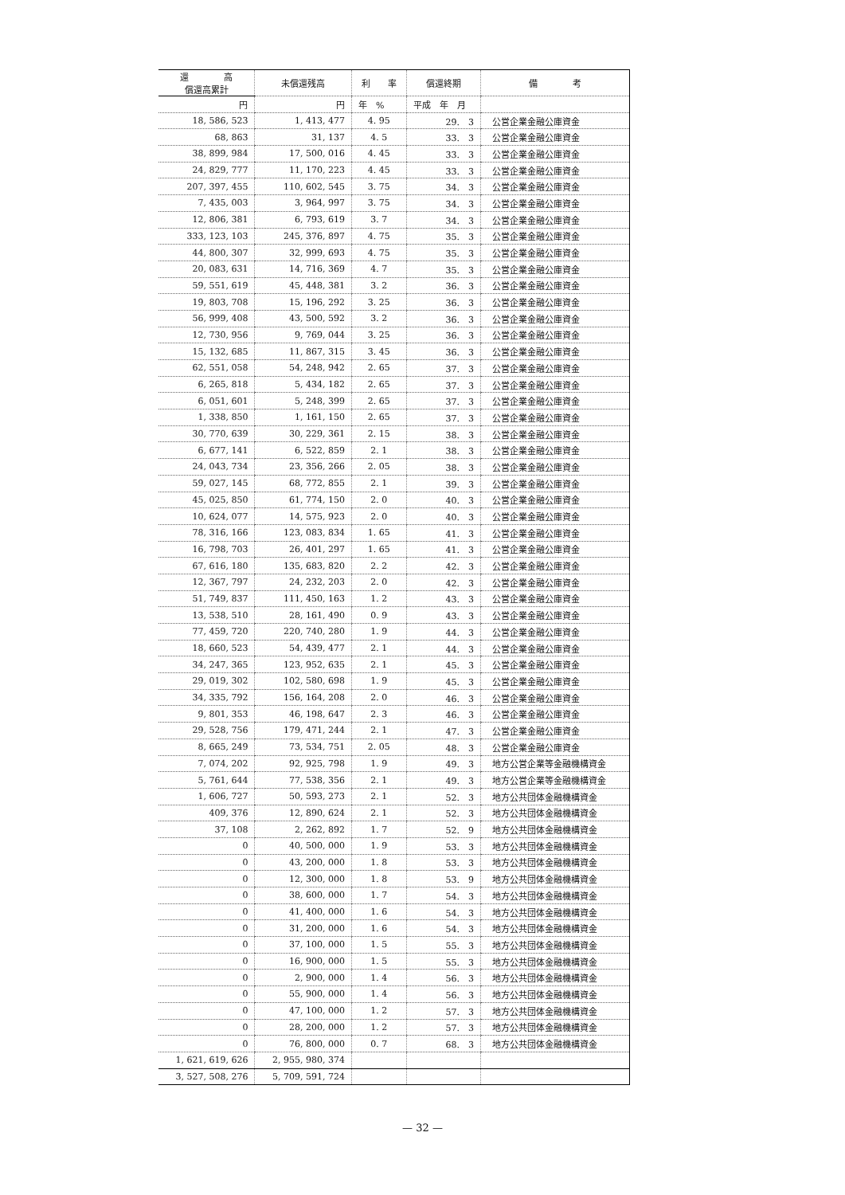| 還 高 償還高累計 | 未償還残高 | 利 率 | 償還終期 | 備 考 |
| --- | --- | --- | --- | --- |
| 円 | 円 | 年 % | 平成 年 月 | |
| 18, 586, 523 | 1, 413, 477 | 4. 95 | 29. 3 | 公営企業金融公庫資金 |
| 68, 863 | 31, 137 | 4. 5 | 33. 3 | 公営企業金融公庫資金 |
| 38, 899, 984 | 17, 500, 016 | 4. 45 | 33. 3 | 公営企業金融公庫資金 |
| 24, 829, 777 | 11, 170, 223 | 4. 45 | 33. 3 | 公営企業金融公庫資金 |
| 207, 397, 455 | 110, 602, 545 | 3. 75 | 34. 3 | 公営企業金融公庫資金 |
| 7, 435, 003 | 3, 964, 997 | 3. 75 | 34. 3 | 公営企業金融公庫資金 |
| 12, 806, 381 | 6, 793, 619 | 3. 7 | 34. 3 | 公営企業金融公庫資金 |
| 333, 123, 103 | 245, 376, 897 | 4. 75 | 35. 3 | 公営企業金融公庫資金 |
| 44, 800, 307 | 32, 999, 693 | 4. 75 | 35. 3 | 公営企業金融公庫資金 |
| 20, 083, 631 | 14, 716, 369 | 4. 7 | 35. 3 | 公営企業金融公庫資金 |
| 59, 551, 619 | 45, 448, 381 | 3. 2 | 36. 3 | 公営企業金融公庫資金 |
| 19, 803, 708 | 15, 196, 292 | 3. 25 | 36. 3 | 公営企業金融公庫資金 |
| 56, 999, 408 | 43, 500, 592 | 3. 2 | 36. 3 | 公営企業金融公庫資金 |
| 12, 730, 956 | 9, 769, 044 | 3. 25 | 36. 3 | 公営企業金融公庫資金 |
| 15, 132, 685 | 11, 867, 315 | 3. 45 | 36. 3 | 公営企業金融公庫資金 |
| 62, 551, 058 | 54, 248, 942 | 2. 65 | 37. 3 | 公営企業金融公庫資金 |
| 6, 265, 818 | 5, 434, 182 | 2. 65 | 37. 3 | 公営企業金融公庫資金 |
| 6, 051, 601 | 5, 248, 399 | 2. 65 | 37. 3 | 公営企業金融公庫資金 |
| 1, 338, 850 | 1, 161, 150 | 2. 65 | 37. 3 | 公営企業金融公庫資金 |
| 30, 770, 639 | 30, 229, 361 | 2. 15 | 38. 3 | 公営企業金融公庫資金 |
| 6, 677, 141 | 6, 522, 859 | 2. 1 | 38. 3 | 公営企業金融公庫資金 |
| 24, 043, 734 | 23, 356, 266 | 2. 05 | 38. 3 | 公営企業金融公庫資金 |
| 59, 027, 145 | 68, 772, 855 | 2. 1 | 39. 3 | 公営企業金融公庫資金 |
| 45, 025, 850 | 61, 774, 150 | 2. 0 | 40. 3 | 公営企業金融公庫資金 |
| 10, 624, 077 | 14, 575, 923 | 2. 0 | 40. 3 | 公営企業金融公庫資金 |
| 78, 316, 166 | 123, 083, 834 | 1. 65 | 41. 3 | 公営企業金融公庫資金 |
| 16, 798, 703 | 26, 401, 297 | 1. 65 | 41. 3 | 公営企業金融公庫資金 |
| 67, 616, 180 | 135, 683, 820 | 2. 2 | 42. 3 | 公営企業金融公庫資金 |
| 12, 367, 797 | 24, 232, 203 | 2. 0 | 42. 3 | 公営企業金融公庫資金 |
| 51, 749, 837 | 111, 450, 163 | 1. 2 | 43. 3 | 公営企業金融公庫資金 |
| 13, 538, 510 | 28, 161, 490 | 0. 9 | 43. 3 | 公営企業金融公庫資金 |
| 77, 459, 720 | 220, 740, 280 | 1. 9 | 44. 3 | 公営企業金融公庫資金 |
| 18, 660, 523 | 54, 439, 477 | 2. 1 | 44. 3 | 公営企業金融公庫資金 |
| 34, 247, 365 | 123, 952, 635 | 2. 1 | 45. 3 | 公営企業金融公庫資金 |
| 29, 019, 302 | 102, 580, 698 | 1. 9 | 45. 3 | 公営企業金融公庫資金 |
| 34, 335, 792 | 156, 164, 208 | 2. 0 | 46. 3 | 公営企業金融公庫資金 |
| 9, 801, 353 | 46, 198, 647 | 2. 3 | 46. 3 | 公営企業金融公庫資金 |
| 29, 528, 756 | 179, 471, 244 | 2. 1 | 47. 3 | 公営企業金融公庫資金 |
| 8, 665, 249 | 73, 534, 751 | 2. 05 | 48. 3 | 公営企業金融公庫資金 |
| 7, 074, 202 | 92, 925, 798 | 1. 9 | 49. 3 | 地方公営企業等金融機構資金 |
| 5, 761, 644 | 77, 538, 356 | 2. 1 | 49. 3 | 地方公営企業等金融機構資金 |
| 1, 606, 727 | 50, 593, 273 | 2. 1 | 52. 3 | 地方公共団体金融機構資金 |
| 409, 376 | 12, 890, 624 | 2. 1 | 52. 3 | 地方公共団体金融機構資金 |
| 37, 108 | 2, 262, 892 | 1. 7 | 52. 9 | 地方公共団体金融機構資金 |
| 0 | 40, 500, 000 | 1. 9 | 53. 3 | 地方公共団体金融機構資金 |
| 0 | 43, 200, 000 | 1. 8 | 53. 3 | 地方公共団体金融機構資金 |
| 0 | 12, 300, 000 | 1. 8 | 53. 9 | 地方公共団体金融機構資金 |
| 0 | 38, 600, 000 | 1. 7 | 54. 3 | 地方公共団体金融機構資金 |
| 0 | 41, 400, 000 | 1. 6 | 54. 3 | 地方公共団体金融機構資金 |
| 0 | 31, 200, 000 | 1. 6 | 54. 3 | 地方公共団体金融機構資金 |
| 0 | 37, 100, 000 | 1. 5 | 55. 3 | 地方公共団体金融機構資金 |
| 0 | 16, 900, 000 | 1. 5 | 55. 3 | 地方公共団体金融機構資金 |
| 0 | 2, 900, 000 | 1. 4 | 56. 3 | 地方公共団体金融機構資金 |
| 0 | 55, 900, 000 | 1. 4 | 56. 3 | 地方公共団体金融機構資金 |
| 0 | 47, 100, 000 | 1. 2 | 57. 3 | 地方公共団体金融機構資金 |
| 0 | 28, 200, 000 | 1. 2 | 57. 3 | 地方公共団体金融機構資金 |
| 0 | 76, 800, 000 | 0. 7 | 68. 3 | 地方公共団体金融機構資金 |
| 1, 621, 619, 626 | 2, 955, 980, 374 | | | |
| 3, 527, 508, 276 | 5, 709, 591, 724 | | | |
— 32 —